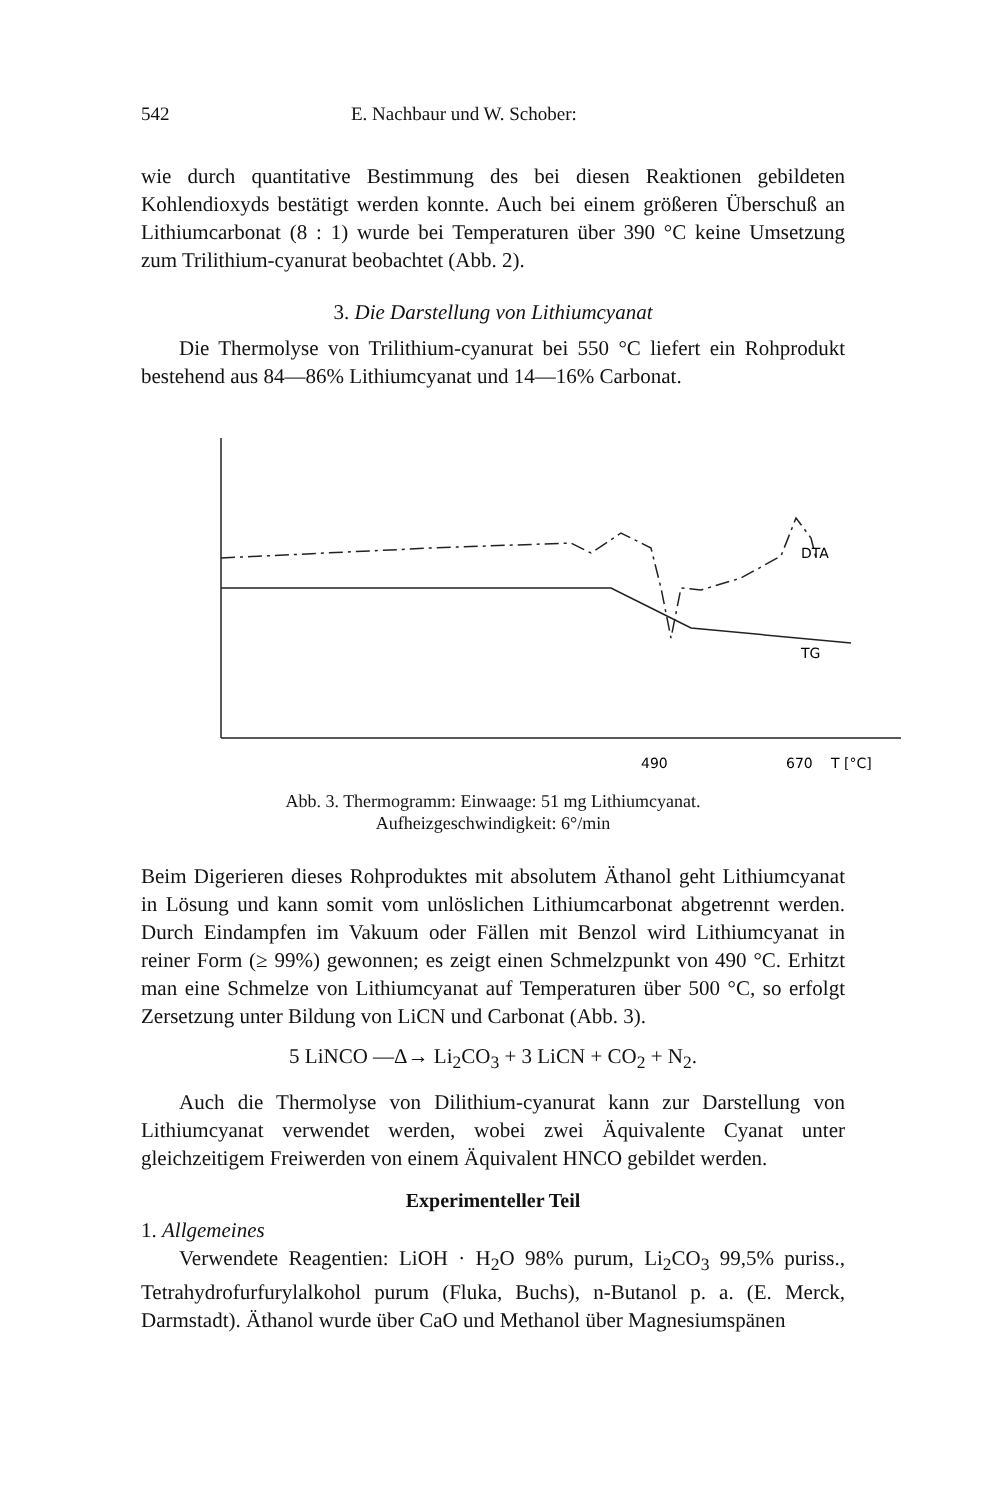542 E. Nachbaur und W. Schober:
wie durch quantitative Bestimmung des bei diesen Reaktionen gebildeten Kohlendioxyds bestätigt werden konnte. Auch bei einem größeren Überschuß an Lithiumcarbonat (8 : 1) wurde bei Temperaturen über 390 °C keine Umsetzung zum Trilithium-cyanurat beobachtet (Abb. 2).
3. Die Darstellung von Lithiumcyanat
Die Thermolyse von Trilithium-cyanurat bei 550 °C liefert ein Rohprodukt bestehend aus 84—86% Lithiumcyanat und 14—16% Carbonat.
DTA
TG
490
670
T [°C]
Abb. 3. Thermogramm: Einwaage: 51 mg Lithiumcyanat.
Aufheizgeschwindigkeit: 6°/min
Beim Digerieren dieses Rohproduktes mit absolutem Äthanol geht Lithiumcyanat in Lösung und kann somit vom unlöslichen Lithiumcarbonat abgetrennt werden. Durch Eindampfen im Vakuum oder Fällen mit Benzol wird Lithiumcyanat in reiner Form (≥ 99%) gewonnen; es zeigt einen Schmelzpunkt von 490 °C. Erhitzt man eine Schmelze von Lithiumcyanat auf Temperaturen über 500 °C, so erfolgt Zersetzung unter Bildung von LiCN und Carbonat (Abb. 3).
5 LiNCO —Δ→ Li<sub>2</sub>CO<sub>3</sub> + 3 LiCN + CO<sub>2</sub> + N<sub>2</sub>.
Auch die Thermolyse von Dilithium-cyanurat kann zur Darstellung von Lithiumcyanat verwendet werden, wobei zwei Äquivalente Cyanat unter gleichzeitigem Freiwerden von einem Äquivalent HNCO gebildet werden.
Experimenteller Teil
1. Allgemeines
Verwendete Reagentien: LiOH · H<sub>2</sub>O 98% purum, Li<sub>2</sub>CO<sub>3</sub> 99,5% puriss., Tetrahydrofurfurylalkohol purum (Fluka, Buchs), n-Butanol p. a. (E. Merck, Darmstadt). Äthanol wurde über CaO und Methanol über Magnesiumspänen